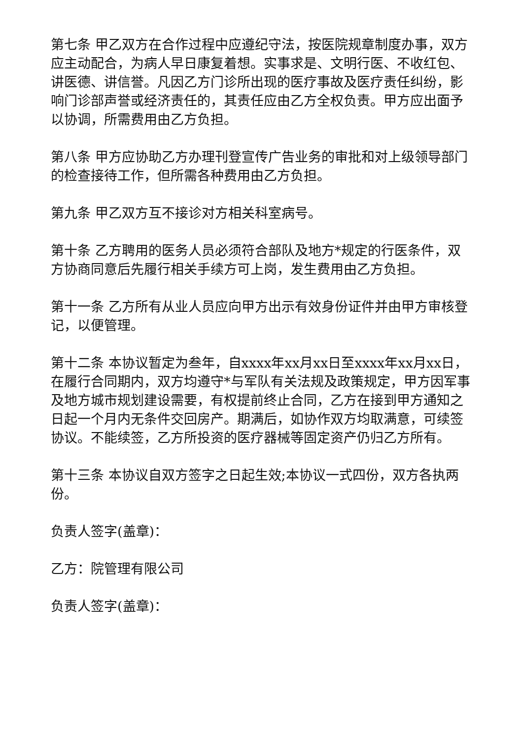第七条 甲乙双方在合作过程中应遵纪守法，按医院规章制度办事，双方应主动配合，为病人早日康复着想。实事求是、文明行医、不收红包、讲医德、讲信誉。凡因乙方门诊所出现的医疗事故及医疗责任纠纷，影响门诊部声誉或经济责任的，其责任应由乙方全权负责。甲方应出面予以协调，所需费用由乙方负担。
第八条 甲方应协助乙方办理刊登宣传广告业务的审批和对上级领导部门的检查接待工作，但所需各种费用由乙方负担。
第九条 甲乙双方互不接诊对方相关科室病号。
第十条 乙方聘用的医务人员必须符合部队及地方*规定的行医条件，双方协商同意后先履行相关手续方可上岗，发生费用由乙方负担。
第十一条 乙方所有从业人员应向甲方出示有效身份证件并由甲方审核登记，以便管理。
第十二条 本协议暂定为叁年，自xxxx年xx月xx日至xxxx年xx月xx日，在履行合同期内，双方均遵守*与军队有关法规及政策规定，甲方因军事及地方城市规划建设需要，有权提前终止合同，乙方在接到甲方通知之日起一个月内无条件交回房产。期满后，如协作双方均取满意，可续签协议。不能续签，乙方所投资的医疗器械等固定资产仍归乙方所有。
第十三条 本协议自双方签字之日起生效;本协议一式四份，双方各执两份。
负责人签字(盖章)：
乙方：院管理有限公司
负责人签字(盖章)：